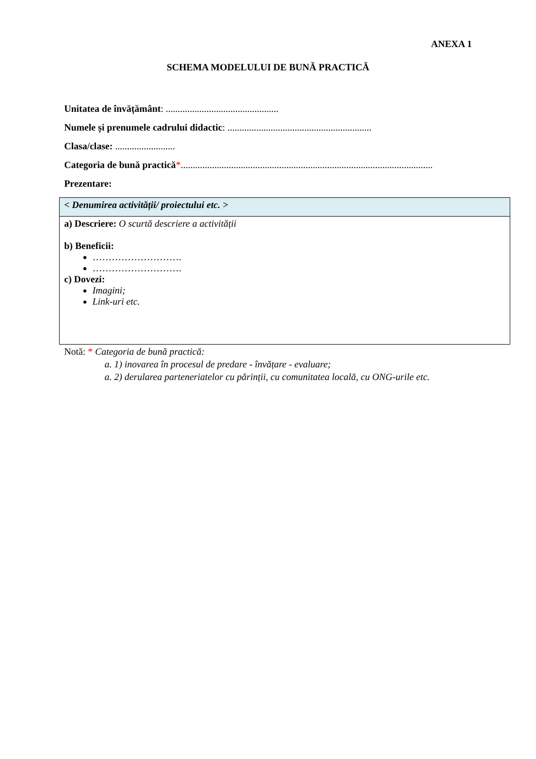ANEXA 1
SCHEMA MODELULUI DE BUNĂ PRACTICĂ
Unitatea de învățământ: ...............................................
Numele și prenumele cadrului didactic: ............................................................
Clasa/clase: .........................
Categoria de bună practică*.........................................................................................................
Prezentare:
| < Denumirea activității/ proiectului etc. > |
| a) Descriere: O scurtă descriere a activității b) Beneficii: ………………………. ………………………. c) Dovezi: Imagini; Link-uri etc. |
Notă: * Categoria de bună practică:
a. 1) inovarea în procesul de predare - învățare - evaluare;
a. 2) derularea parteneriatelor cu părinții, cu comunitatea locală, cu ONG-urile etc.